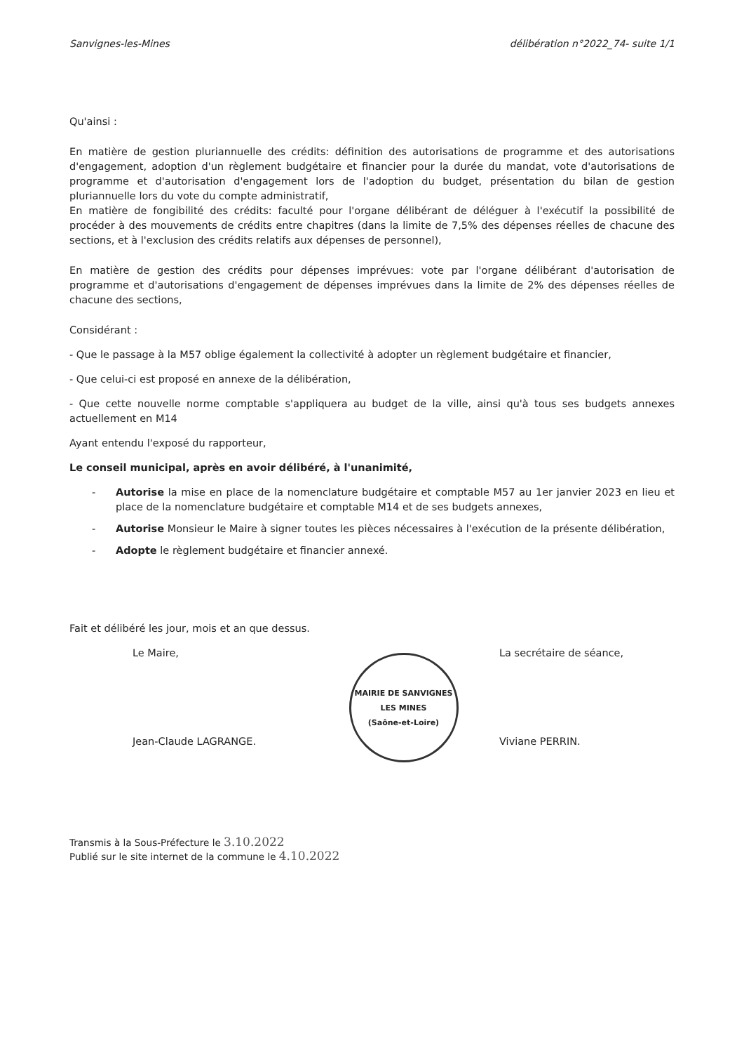Sanvignes-les-Mines délibération n°2022_74- suite 1/1
Qu'ainsi :
En matière de gestion pluriannuelle des crédits: définition des autorisations de programme et des autorisations d'engagement, adoption d'un règlement budgétaire et financier pour la durée du mandat, vote d'autorisations de programme et d'autorisation d'engagement lors de l'adoption du budget, présentation du bilan de gestion pluriannuelle lors du vote du compte administratif,
En matière de fongibilité des crédits: faculté pour l'organe délibérant de déléguer à l'exécutif la possibilité de procéder à des mouvements de crédits entre chapitres (dans la limite de 7,5% des dépenses réelles de chacune des sections, et à l'exclusion des crédits relatifs aux dépenses de personnel),
En matière de gestion des crédits pour dépenses imprévues: vote par l'organe délibérant d'autorisation de programme et d'autorisations d'engagement de dépenses imprévues dans la limite de 2% des dépenses réelles de chacune des sections,
Considérant :
- Que le passage à la M57 oblige également la collectivité à adopter un règlement budgétaire et financier,
- Que celui-ci est proposé en annexe de la délibération,
- Que cette nouvelle norme comptable s'appliquera au budget de la ville, ainsi qu'à tous ses budgets annexes actuellement en M14
Ayant entendu l'exposé du rapporteur,
Le conseil municipal, après en avoir délibéré, à l'unanimité,
- Autorise la mise en place de la nomenclature budgétaire et comptable M57 au 1er janvier 2023 en lieu et place de la nomenclature budgétaire et comptable M14 et de ses budgets annexes,
- Autorise Monsieur le Maire à signer toutes les pièces nécessaires à l'exécution de la présente délibération,
- Adopte le règlement budgétaire et financier annexé.
Fait et délibéré les jour, mois et an que dessus.
Le Maire,
Jean-Claude LAGRANGE.
MAIRIE DE SANVIGNES LES MINES
(Saône-et-Loire)
La secrétaire de séance,
Viviane PERRIN.
Transmis à la Sous-Préfecture le 3.10.2022
Publié sur le site internet de la commune le 4.10.2022